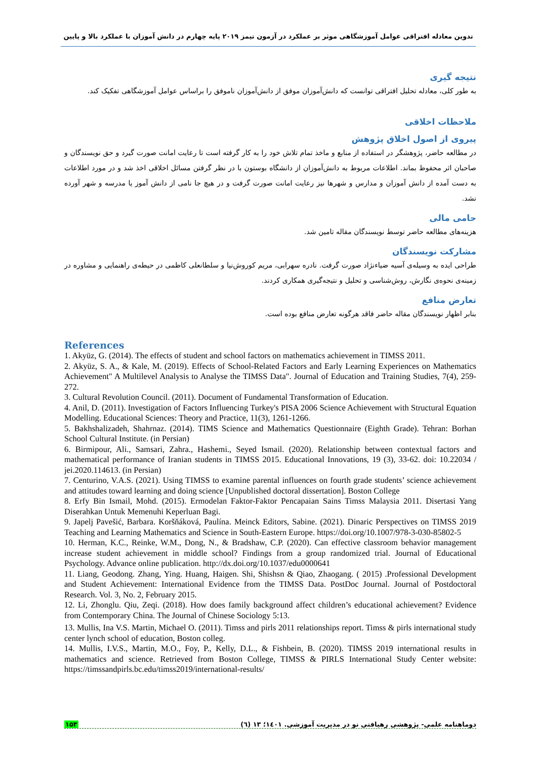تدوین معادله افتراقی عوامل آموزشگاهی موثر بر عملکرد در آزمون تیمز ۲۰۱۹ پایه چهارم در دانش آموزان با عملکرد بالا و پایین
نتیجه گیری
به طور کلی، معادله تحلیل افتراقی توانست که دانش‌آموزان موفق از دانش‌آموزان ناموفق را براساس عوامل آموزشگاهی تفکیک کند.
ملاحظات اخلاقی
پیروی از اصول اخلاق پژوهش
در مطالعه حاضر، پژوهشگر در استفاده از منابع و ماخذ تمام تلاش خود را به کار گرفته است تا رعایت امانت صورت گیرد و حق نویسندگان و صاحبان اثر محفوظ بماند. اطلاعات مربوط به دانش‌آموزان از دانشگاه بوستون با در نظر گرفتن مسائل اخلاقی اخذ شد و در مورد اطلاعات به دست آمده از دانش آموزان و مدارس و شهرها نیز رعایت امانت صورت گرفت و در هیچ جا نامی از دانش آموز یا مدرسه و شهر آورده نشد.
حامی مالی
هزینه‌های مطالعه حاضر توسط نویسندگان مقاله تامین شد.
مشارکت نویسندگان
طراحی ایده به وسیله‌ی آسیه ضیاءنژاد صورت گرفت. نادره سهرابی، مریم کوروش‌نیا و سلطانعلی کاظمی در حیطه‌ی راهنمایی و مشاوره در زمینه‌ی نحوه‌ی نگارش، روش‌شناسی و تحلیل و نتیجه‌گیری همکاری کردند.
تعارض منافع
بنابر اظهار نویسندگان مقاله حاضر فاقد هرگونه تعارض منافع بوده است.
References
1. Akyüz, G. (2014). The effects of student and school factors on mathematics achievement in TIMSS 2011.
2. Akyüz, S. A., & Kale, M. (2019). Effects of School-Related Factors and Early Learning Experiences on Mathematics Achievement" A Multilevel Analysis to Analyse the TIMSS Data". Journal of Education and Training Studies, 7(4), 259-272.
3. Cultural Revolution Council. (2011). Document of Fundamental Transformation of Education.
4. Anil, D. (2011). Investigation of Factors Influencing Turkey's PISA 2006 Science Achievement with Structural Equation Modelling. Educational Sciences: Theory and Practice, 11(3), 1261-1266.
5. Bakhshalizadeh, Shahrnaz. (2014). TIMS Science and Mathematics Questionnaire (Eighth Grade). Tehran: Borhan School Cultural Institute. (in Persian)
6. Birmipour, Ali., Samsari, Zahra., Hashemi., Seyed Ismail. (2020). Relationship between contextual factors and mathematical performance of Iranian students in TIMSS 2015. Educational Innovations, 19 (3), 33-62. doi: 10.22034 / jei.2020.114613. (in Persian)
7. Centurino, V.A.S. (2021). Using TIMSS to examine parental influences on fourth grade students’ science achievement and attitudes toward learning and doing science [Unpublished doctoral dissertation]. Boston College
8. Erfy Bin Ismail, Mohd. (2015). Ermodelan Faktor-Faktor Pencapaian Sains Timss Malaysia 2011. Disertasi Yang Diserahkan Untuk Memenuhi Keperluan Bagi.
9. Japelj Pavešić, Barbara. Koršňáková, Paulína. Meinck Editors, Sabine. (2021). Dinaric Perspectives on TIMSS 2019 Teaching and Learning Mathematics and Science in South-Eastern Europe. https://doi.org/10.1007/978-3-030-85802-5
10. Herman, K.C., Reinke, W.M., Dong, N., & Bradshaw, C.P. (2020). Can effective classroom behavior management increase student achievement in middle school? Findings from a group randomized trial. Journal of Educational Psychology. Advance online publication. http://dx.doi.org/10.1037/edu0000641
11. Liang, Geodong. Zhang, Ying. Huang, Haigen. Shi, Shishsn & Qiao, Zhaogang. ( 2015) .Professional Development and Student Achievement: International Evidence from the TIMSS Data. PostDoc Journal. Journal of Postdoctoral Research. Vol. 3, No. 2, February 2015.
12. Li, Zhonglu. Qiu, Zeqi. (2018). How does family background affect children’s educational achievement? Evidence from Contemporary China. The Journal of Chinese Sociology 5:13.
13. Mullis, Ina V.S. Martin, Michael O. (2011). Timss and pirls 2011 relationships report. Timss & pirls international study center lynch school of education, Boston colleg.
14. Mullis, I.V.S., Martin, M.O., Foy, P., Kelly, D.L., & Fishbein, B. (2020). TIMSS 2019 international results in mathematics and science. Retrieved from Boston College, TIMSS & PIRLS International Study Center website: https://timssandpirls.bc.edu/timss2019/international-results/
۱۵۳ دوماهنامه علمی- پژوهشی رهیافتی نو در مدیریت آموزشی. ۱٤۰۱؛ ۱۳ (٦)